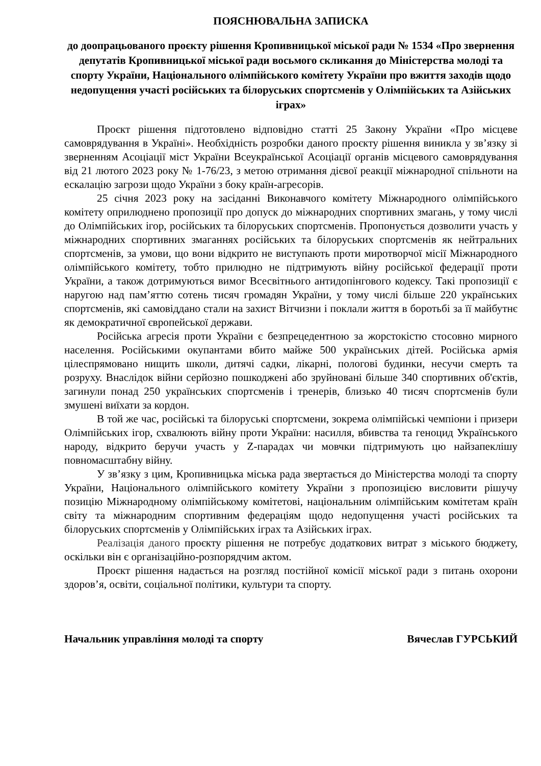ПОЯСНЮВАЛЬНА ЗАПИСКА
до доопрацьованого проєкту рішення Кропивницької міської ради № 1534 «Про звернення депутатів Кропивницької міської ради восьмого скликання до Міністерства молоді та спорту України, Національного олімпійського комітету України про вжиття заходів щодо недопущення участі російських та білоруських спортсменів у Олімпійських та Азійських іграх»
Проєкт рішення підготовлено відповідно статті 25 Закону України «Про місцеве самоврядування в Україні». Необхідність розробки даного проєкту рішення виникла у зв’язку зі зверненням Асоціації міст України Всеукраїнської Асоціації органів місцевого самоврядування від 21 лютого 2023 року № 1-76/23, з метою отримання дієвої реакції міжнародної спільноти на ескалацію загрози щодо України з боку країн-агресорів.
25 січня 2023 року на засіданні Виконавчого комітету Міжнародного олімпійського комітету оприлюднено пропозиції про допуск до міжнародних спортивних змагань, у тому числі до Олімпійських ігор, російських та білоруських спортсменів. Пропонується дозволити участь у міжнародних спортивних змаганнях російських та білоруських спортсменів як нейтральних спортсменів, за умови, що вони відкрито не виступають проти миротворчої місії Міжнародного олімпійського комітету, тобто прилюдно не підтримують війну російської федерації проти України, а також дотримуються вимог Всесвітнього антидопінгового кодексу. Такі пропозиції є наругою над пам’яттю сотень тисяч громадян України, у тому числі більше 220 українських спортсменів, які самовіддано стали на захист Вітчизни і поклали життя в боротьбі за її майбутнє як демократичної європейської держави.
Російська агресія проти України є безпрецедентною за жорстокістю стосовно мирного населення. Російськими окупантами вбито майже 500 українських дітей. Російська армія цілеспрямовано нищить школи, дитячі садки, лікарні, пологові будинки, несучи смерть та розруху. Внаслідок війни серйозно пошкоджені або зруйновані більше 340 спортивних об'єктів, загинули понад 250 українських спортсменів і тренерів, близько 40 тисяч спортсменів були змушені виїхати за кордон.
В той же час, російські та білоруські спортсмени, зокрема олімпійські чемпіони і призери Олімпійських ігор, схвалюють війну проти України: насилля, вбивства та геноцид Українського народу, відкрито беручи участь у Z-парадах чи мовчки підтримують цю найзапеклішу повномасштабну війну.
У зв’язку з цим, Кропивницька міська рада звертається до Міністерства молоді та спорту України, Національного олімпійського комітету України з пропозицією висловити рішучу позицію Міжнародному олімпійському комітетові, національним олімпійським комітетам країн світу та міжнародним спортивним федераціям щодо недопущення участі російських та білоруських спортсменів у Олімпійських іграх та Азійських іграх.
Реалізація даного проєкту рішення не потребує додаткових витрат з міського бюджету, оскільки він є організаційно-розпорядчим актом.
Проєкт рішення надається на розгляд постійної комісії міської ради з питань охорони здоров’я, освіти, соціальної політики, культури та спорту.
Начальник управління молоді та спорту Вячеслав ГУРСЬКИЙ